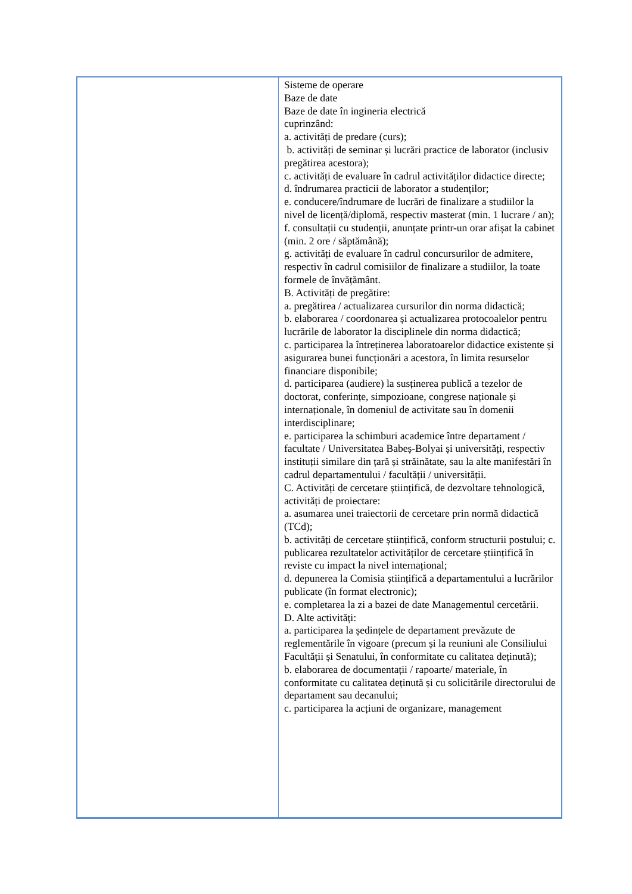| | Sisteme de operare Baze de date Baze de date în ingineria electrică cuprinzând: a. activități de predare (curs); b. activități de seminar și lucrări practice de laborator (inclusiv pregătirea acestora); c. activități de evaluare în cadrul activităților didactice directe; d. îndrumarea practicii de laborator a studenților; e. conducere/îndrumare de lucrări de finalizare a studiilor la nivel de licență/diplomă, respectiv masterat (min. 1 lucrare / an); f. consultații cu studenții, anunțate printr-un orar afișat la cabinet (min. 2 ore / săptămână); g. activități de evaluare în cadrul concursurilor de admitere, respectiv în cadrul comisiilor de finalizare a studiilor, la toate formele de învățământ. B. Activități de pregătire: a. pregătirea / actualizarea cursurilor din norma didactică; b. elaborarea / coordonarea și actualizarea protocoalelor pentru lucrările de laborator la disciplinele din norma didactică; c. participarea la întreținerea laboratoarelor didactice existente și asigurarea bunei funcționări a acestora, în limita resurselor financiare disponibile; d. participarea (audiere) la susținerea publică a tezelor de doctorat, conferințe, simpozioane, congrese naționale și internaționale, în domeniul de activitate sau în domenii interdisciplinare; e. participarea la schimburi academice între departament / facultate / Universitatea Babeș-Bolyai și universități, respectiv instituții similare din țară și străinătate, sau la alte manifestări în cadrul departamentului / facultății / universității. C. Activități de cercetare științifică, de dezvoltare tehnologică, activități de proiectare: a. asumarea unei traiectorii de cercetare prin normă didactică (TCd); b. activități de cercetare științifică, conform structurii postului; c. publicarea rezultatelor activităților de cercetare științifică în reviste cu impact la nivel internațional; d. depunerea la Comisia științifică a departamentului a lucrărilor publicate (în format electronic); e. completarea la zi a bazei de date Managementul cercetării. D. Alte activități: a. participarea la ședințele de departament prevăzute de reglementările în vigoare (precum și la reuniuni ale Consiliului Facultății și Senatului, în conformitate cu calitatea deținută); b. elaborarea de documentații / rapoarte/ materiale, în conformitate cu calitatea deținută și cu solicitările directorului de departament sau decanului; c. participarea la acțiuni de organizare, management |